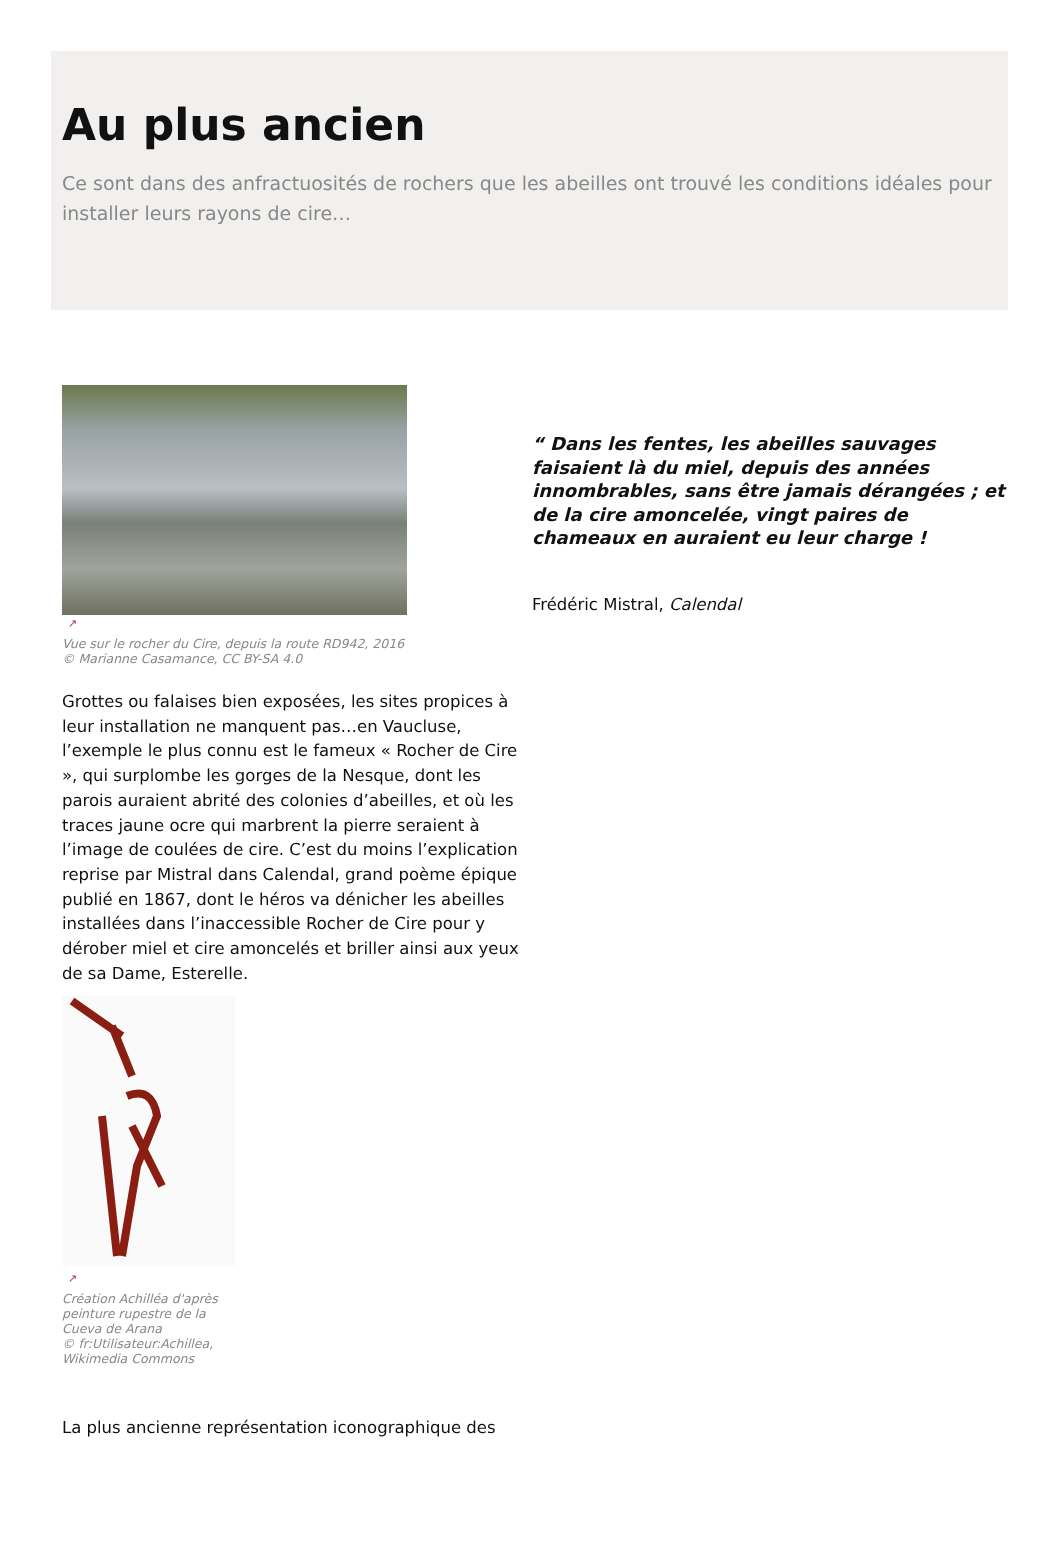Au plus ancien
Ce sont dans des anfractuosités de rochers que les abeilles ont trouvé les conditions idéales pour installer leurs rayons de cire…
↗
Vue sur le rocher du Cire, depuis la route RD942, 2016
© Marianne Casamance, CC BY-SA 4.0
Grottes ou falaises bien exposées, les sites propices à leur installation ne manquent pas…en Vaucluse, l’exemple le plus connu est le fameux « Rocher de Cire », qui surplombe les gorges de la Nesque, dont les parois auraient abrité des colonies d’abeilles, et où les traces jaune ocre qui marbrent la pierre seraient à l’image de coulées de cire. C’est du moins l’explication reprise par Mistral dans Calendal, grand poème épique publié en 1867, dont le héros va dénicher les abeilles installées dans l’inaccessible Rocher de Cire pour y dérober miel et cire amoncelés et briller ainsi aux yeux de sa Dame, Esterelle.
↗
Création Achilléa d'après
peinture rupestre de la
Cueva de Arana
© fr:Utilisateur:Achillea,
Wikimedia Commons
La plus ancienne représentation iconographique des
“ Dans les fentes, les abeilles sauvages faisaient là du miel, depuis des années innombrables, sans être jamais dérangées ; et de la cire amoncelée, vingt paires de chameaux en auraient eu leur charge !
Frédéric Mistral, Calendal